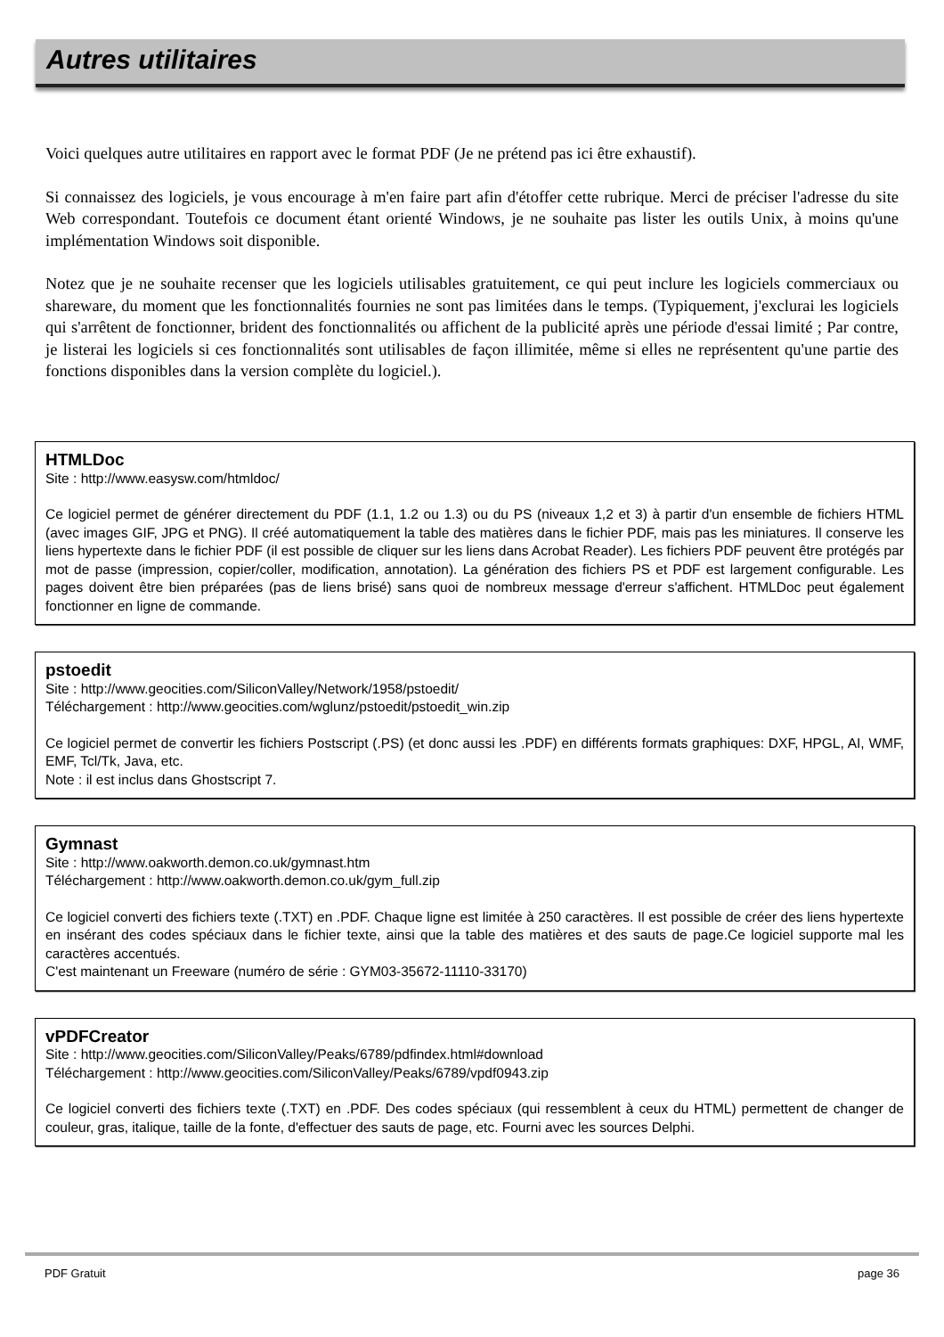Autres utilitaires
Voici quelques autre utilitaires en rapport avec le format PDF (Je ne prétend pas ici être exhaustif).
Si connaissez des logiciels, je vous encourage à m'en faire part afin d'étoffer cette rubrique. Merci de préciser l'adresse du site Web correspondant. Toutefois ce document étant orienté Windows, je ne souhaite pas lister les outils Unix, à moins qu'une implémentation Windows soit disponible.
Notez que je ne souhaite recenser que les logiciels utilisables gratuitement, ce qui peut inclure les logiciels commerciaux ou shareware, du moment que les fonctionnalités fournies ne sont pas limitées dans le temps. (Typiquement, j'exclurai les logiciels qui s'arrêtent de fonctionner, brident des fonctionnalités ou affichent de la publicité après une période d'essai limité ; Par contre, je listerai les logiciels si ces fonctionnalités sont utilisables de façon illimitée, même si elles ne représentent qu'une partie des fonctions disponibles dans la version complète du logiciel.).
HTMLDoc
Site : http://www.easysw.com/htmldoc/
Ce logiciel permet de générer directement du PDF (1.1, 1.2 ou 1.3) ou du PS (niveaux 1,2 et 3) à partir d'un ensemble de fichiers HTML (avec images GIF, JPG et PNG). Il créé automatiquement la table des matières dans le fichier PDF, mais pas les miniatures. Il conserve les liens hypertexte dans le fichier PDF (il est possible de cliquer sur les liens dans Acrobat Reader). Les fichiers PDF peuvent être protégés par mot de passe (impression, copier/coller, modification, annotation). La génération des fichiers PS et PDF est largement configurable. Les pages doivent être bien préparées (pas de liens brisé) sans quoi de nombreux message d'erreur s'affichent. HTMLDoc peut également fonctionner en ligne de commande.
pstoedit
Site : http://www.geocities.com/SiliconValley/Network/1958/pstoedit/
Téléchargement : http://www.geocities.com/wglunz/pstoedit/pstoedit_win.zip
Ce logiciel permet de convertir les fichiers Postscript (.PS) (et donc aussi les .PDF) en différents formats graphiques: DXF, HPGL, AI, WMF, EMF, Tcl/Tk, Java, etc.
Note : il est inclus dans Ghostscript 7.
Gymnast
Site : http://www.oakworth.demon.co.uk/gymnast.htm
Téléchargement : http://www.oakworth.demon.co.uk/gym_full.zip
Ce logiciel converti des fichiers texte (.TXT) en .PDF. Chaque ligne est limitée à 250 caractères. Il est possible de créer des liens hypertexte en insérant des codes spéciaux dans le fichier texte, ainsi que la table des matières et des sauts de page.Ce logiciel supporte mal les caractères accentués.
C'est maintenant un Freeware (numéro de série : GYM03-35672-11110-33170)
vPDFCreator
Site : http://www.geocities.com/SiliconValley/Peaks/6789/pdfindex.html#download
Téléchargement : http://www.geocities.com/SiliconValley/Peaks/6789/vpdf0943.zip
Ce logiciel converti des fichiers texte (.TXT) en .PDF. Des codes spéciaux (qui ressemblent à ceux du HTML) permettent de changer de couleur, gras, italique, taille de la fonte, d'effectuer des sauts de page, etc. Fourni avec les sources Delphi.
PDF Gratuit page 36